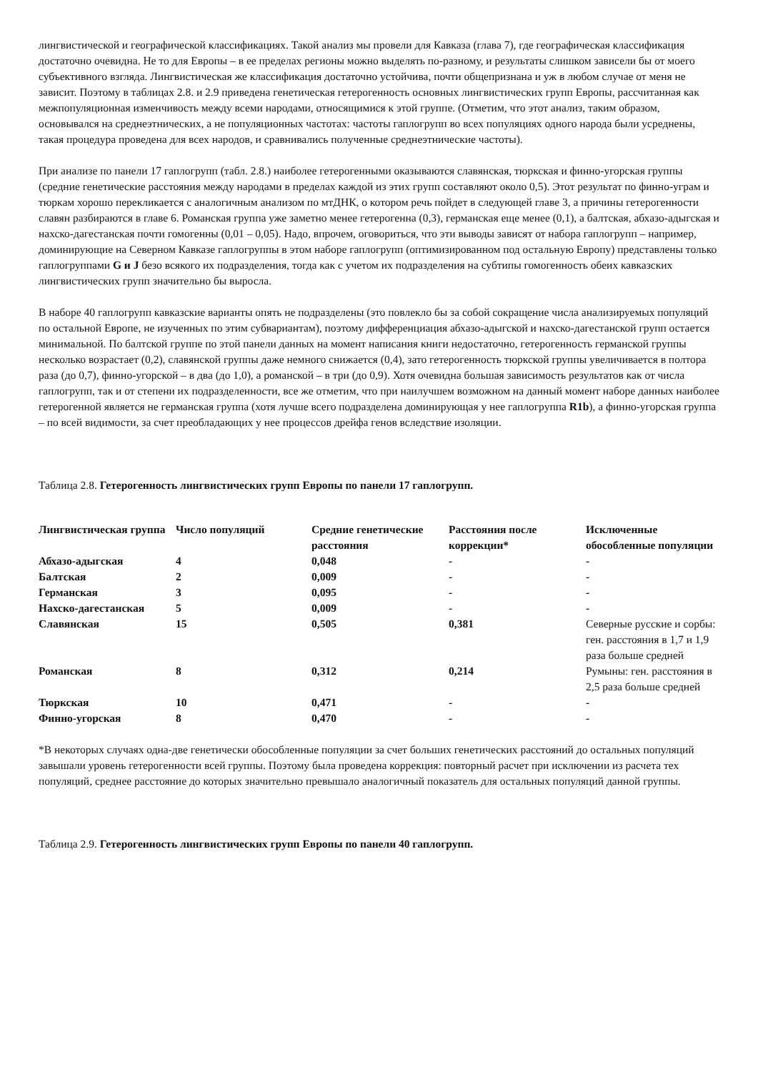лингвистической и географической классификациях. Такой анализ мы провели для Кавказа (глава 7), где географическая классификация достаточно очевидна. Не то для Европы – в ее пределах регионы можно выделять по-разному, и результаты слишком зависели бы от моего субъективного взгляда. Лингвистическая же классификация достаточно устойчива, почти общепризнана и уж в любом случае от меня не зависит. Поэтому в таблицах 2.8. и 2.9 приведена генетическая гетерогенность основных лингвистических групп Европы, рассчитанная как межпопуляционная изменчивость между всеми народами, относящимися к этой группе. (Отметим, что этот анализ, таким образом, основывался на среднеэтнических, а не популяционных частотах: частоты гаплогрупп во всех популяциях одного народа были усреднены, такая процедура проведена для всех народов, и сравнивались полученные среднеэтнические частоты).
При анализе по панели 17 гаплогрупп (табл. 2.8.) наиболее гетерогенными оказываются славянская, тюркская и финно-угорская группы (средние генетические расстояния между народами в пределах каждой из этих групп составляют около 0,5). Этот результат по финно-уграм и тюркам хорошо перекликается с аналогичным анализом по мтДНК, о котором речь пойдет в следующей главе 3, а причины гетерогенности славян разбираются в главе 6. Романская группа уже заметно менее гетерогенна (0,3), германская еще менее (0,1), а балтская, абхазо-адыгская и нахско-дагестанская почти гомогенны (0,01 – 0,05). Надо, впрочем, оговориться, что эти выводы зависят от набора гаплогрупп – например, доминирующие на Северном Кавказе гаплогруппы в этом наборе гаплогрупп (оптимизированном под остальную Европу) представлены только гаплогруппами G и J безо всякого их подразделения, тогда как с учетом их подразделения на субтипы гомогенность обеих кавказских лингвистических групп значительно бы выросла.
В наборе 40 гаплогрупп кавказские варианты опять не подразделены (это повлекло бы за собой сокращение числа анализируемых популяций по остальной Европе, не изученных по этим субвариантам), поэтому дифференциация абхазо-адыгской и нахско-дагестанской групп остается минимальной. По балтской группе по этой панели данных на момент написания книги недостаточно, гетерогенность германской группы несколько возрастает (0,2), славянской группы даже немного снижается (0,4), зато гетерогенность тюркской группы увеличивается в полтора раза (до 0,7), финно-угорской – в два (до 1,0), а романской – в три (до 0,9). Хотя очевидна большая зависимость результатов как от числа гаплогрупп, так и от степени их подразделенности, все же отметим, что при наилучшем возможном на данный момент наборе данных наиболее гетерогенной является не германская группа (хотя лучше всего подразделена доминирующая у нее гаплогруппа R1b), а финно-угорская группа – по всей видимости, за счет преобладающих у нее процессов дрейфа генов вследствие изоляции.
Таблица 2.8. Гетерогенность лингвистических групп Европы по панели 17 гаплогрупп.
| Лингвистическая группа | Число популяций | Средние генетические расстояния | Расстояния после коррекции* | Исключенные обособленные популяции |
| --- | --- | --- | --- | --- |
| Абхазо-адыгская | 4 | 0,048 | - | - |
| Балтская | 2 | 0,009 | - | - |
| Германская | 3 | 0,095 | - | - |
| Нахско-дагестанская | 5 | 0,009 | - | - |
| Славянская | 15 | 0,505 | 0,381 | Северные русские и сорбы: ген. расстояния в 1,7 и 1,9 раза больше средней |
| Романская | 8 | 0,312 | 0,214 | Румыны: ген. расстояния в 2,5 раза больше средней |
| Тюркская | 10 | 0,471 | - | - |
| Финно-угорская | 8 | 0,470 | - | - |
*В некоторых случаях одна-две генетически обособленные популяции за счет больших генетических расстояний до остальных популяций завышали уровень гетерогенности всей группы. Поэтому была проведена коррекция: повторный расчет при исключении из расчета тех популяций, среднее расстояние до которых значительно превышало аналогичный показатель для остальных популяций данной группы.
Таблица 2.9. Гетерогенность лингвистических групп Европы по панели 40 гаплогрупп.